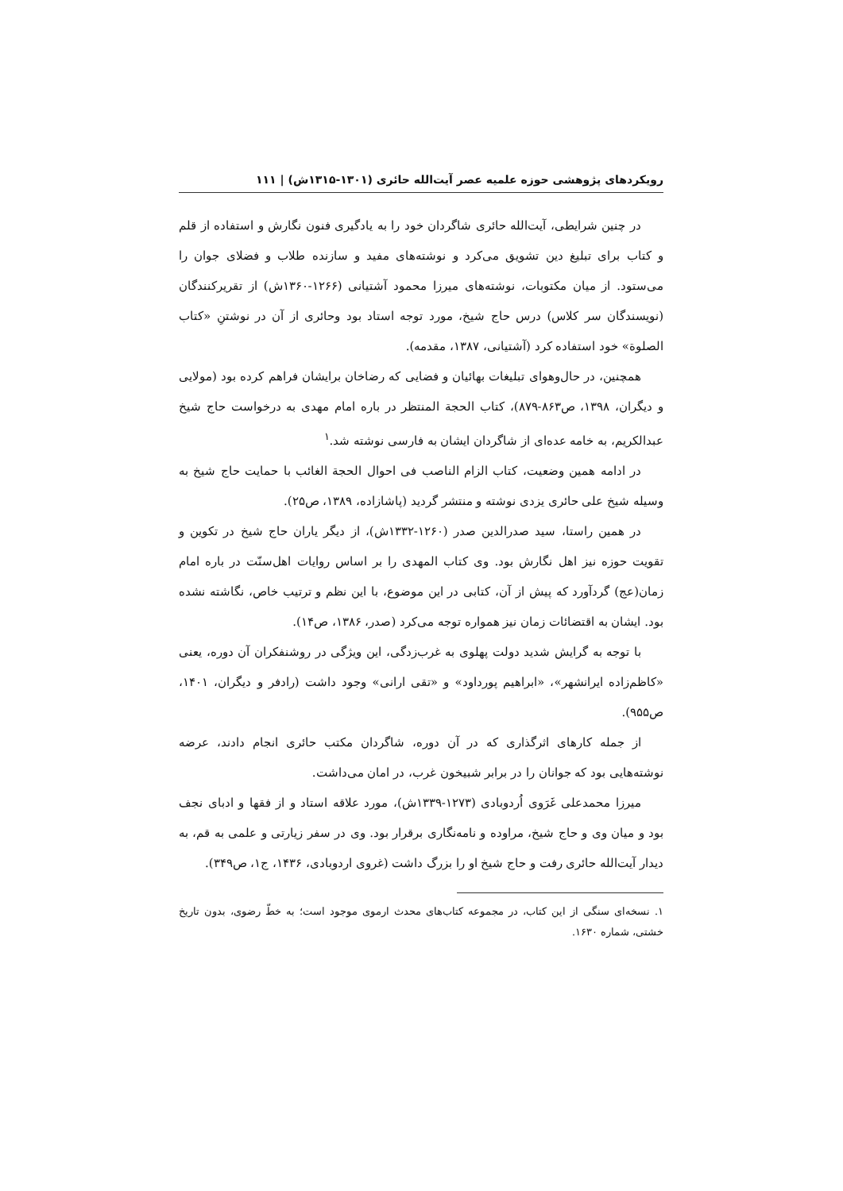رویکردهای پژوهشی حوزه علمیه عصر آیت‌الله حائری (۱۳۰۱-۱۳۱۵ش) | ۱۱۱
در چنین شرایطی، آیت‌الله حائری شاگردان خود را به یادگیری فنون نگارش و استفاده از قلم و کتاب برای تبلیغ دین تشویق می‌کرد و نوشته‌های مفید و سازنده طلاب و فضلای جوان را می‌ستود. از میان مکتوبات، نوشته‌های میرزا محمود آشتیانی (۱۲۶۶-۱۳۶۰ش) از تقریرکنندگان (نویسندگان سر کلاس) درس حاج شیخ، مورد توجه استاد بود وحائری از آن در نوشتنِ «کتاب الصلوة» خود استفاده کرد (آشتیانی، ۱۳۸۷، مقدمه).
همچنین، در حال‌وهوای تبلیغات بهائیان و فضایی که رضاخان برایشان فراهم کرده بود (مولایی و دیگران، ۱۳۹۸، ص۸۶۳-۸۷۹)، کتاب الحجة المنتظر در باره امام مهدی به درخواست حاج شیخ عبدالکریم، به خامه عده‌ای از شاگردان ایشان به فارسی نوشته شد.<sup>۱</sup>
در ادامه همین وضعیت، کتاب الزام الناصب فی احوال الحجة الغائب با حمایت حاج شیخ به وسیله شیخ علی حائری یزدی نوشته و منتشر گردید (پاشازاده، ۱۳۸۹، ص۲۵).
در همین راستا، سید صدرالدین صدر (۱۲۶۰-۱۳۳۲ش)، از دیگر یاران حاج شیخ در تکوین و تقویت حوزه نیز اهل نگارش بود. وی کتاب المهدی را بر اساس روایات اهل‌سنّت در باره امام زمان(عج) گردآورد که پیش از آن، کتابی در این موضوع، با این نظم و ترتیب خاص، نگاشته نشده بود. ایشان به اقتضائات زمان نیز همواره توجه می‌کرد (صدر، ۱۳۸۶، ص۱۴).
با توجه به گرایش شدید دولت پهلوی به غرب‌زدگی، این ویژگی در روشنفکران آن دوره، یعنی «کاظم‌زاده ایرانشهر»، «ابراهیم پورداود» و «تقی ارانی» وجود داشت (رادفر و دیگران، ۱۴۰۱، ص۹۵۵).
از جمله کارهای اثرگذاری که در آن دوره، شاگردان مکتب حائری انجام دادند، عرضه نوشته‌هایی بود که جوانان را در برابر شبیخون غرب، در امان می‌داشت.
میرزا محمدعلی غَرَوی اُردوبادی (۱۲۷۳-۱۳۳۹ش)، مورد علاقه استاد و از فقها و ادبای نجف بود و میان وی و حاج شیخ، مراوده و نامه‌نگاری برقرار بود. وی در سفر زیارتی و علمی به قم، به دیدار آیت‌الله حائری رفت و حاج شیخ او را بزرگ داشت (غروی اردوبادی، ۱۴۳۶، ج۱، ص۳۴۹).
۱. نسخه‌ای سنگی از این کتاب، در مجموعه کتاب‌های محدث ارموی موجود است؛ به خطّ رضوی، بدون تاریخ خشتی، شماره ۱۶۳۰.